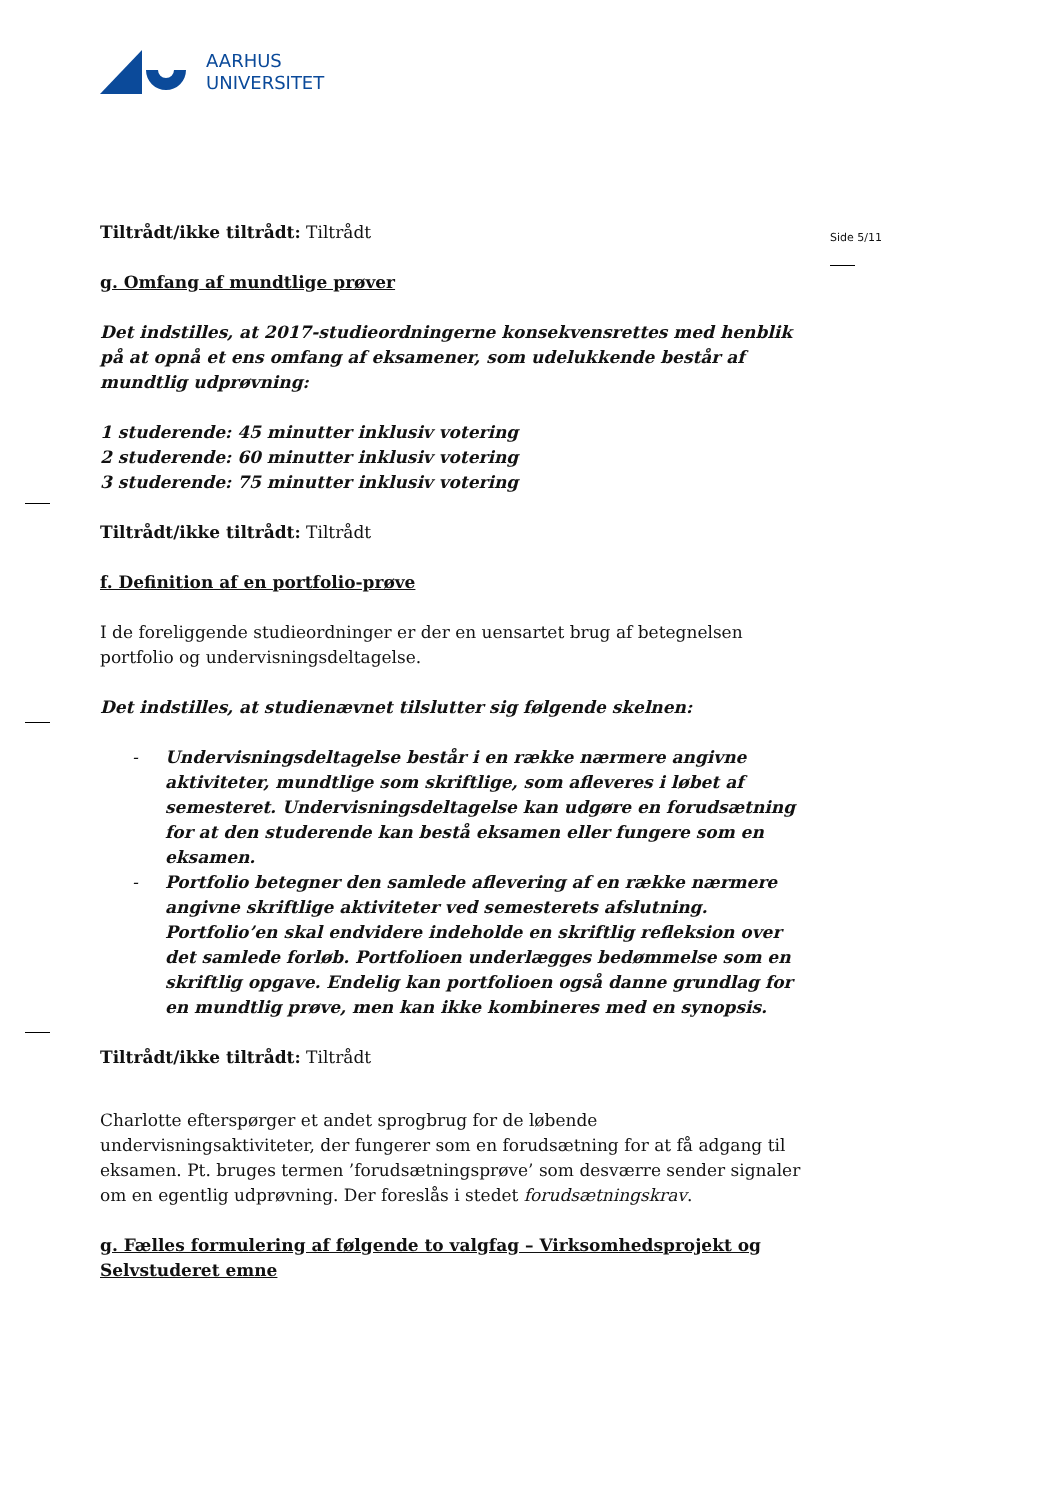AARHUS
UNIVERSITET
Side 5/11
Tiltrådt/ikke tiltrådt: Tiltrådt
g. Omfang af mundtlige prøver
Det indstilles, at 2017-studieordningerne konsekvensrettes med henblik på at opnå et ens omfang af eksamener, som udelukkende består af mundtlig udprøvning:
1 studerende: 45 minutter inklusiv votering
2 studerende: 60 minutter inklusiv votering
3 studerende: 75 minutter inklusiv votering
Tiltrådt/ikke tiltrådt: Tiltrådt
f. Definition af en portfolio-prøve
I de foreliggende studieordninger er der en uensartet brug af betegnelsen portfolio og undervisningsdeltagelse.
Det indstilles, at studienævnet tilslutter sig følgende skelnen:
- Undervisningsdeltagelse består i en række nærmere angivne aktiviteter, mundtlige som skriftlige, som afleveres i løbet af semesteret. Undervisningsdeltagelse kan udgøre en forudsætning for at den studerende kan bestå eksamen eller fungere som en eksamen.
- Portfolio betegner den samlede aflevering af en række nærmere angivne skriftlige aktiviteter ved semesterets afslutning. Portfolio’en skal endvidere indeholde en skriftlig refleksion over det samlede forløb. Portfolioen underlægges bedømmelse som en skriftlig opgave. Endelig kan portfolioen også danne grundlag for en mundtlig prøve, men kan ikke kombineres med en synopsis.
Tiltrådt/ikke tiltrådt: Tiltrådt
Charlotte efterspørger et andet sprogbrug for de løbende undervisningsaktiviteter, der fungerer som en forudsætning for at få adgang til eksamen. Pt. bruges termen ’forudsætningsprøve’ som desværre sender signaler om en egentlig udprøvning. Der foreslås i stedet forudsætningskrav.
g. Fælles formulering af følgende to valgfag – Virksomhedsprojekt og Selvstuderet emne